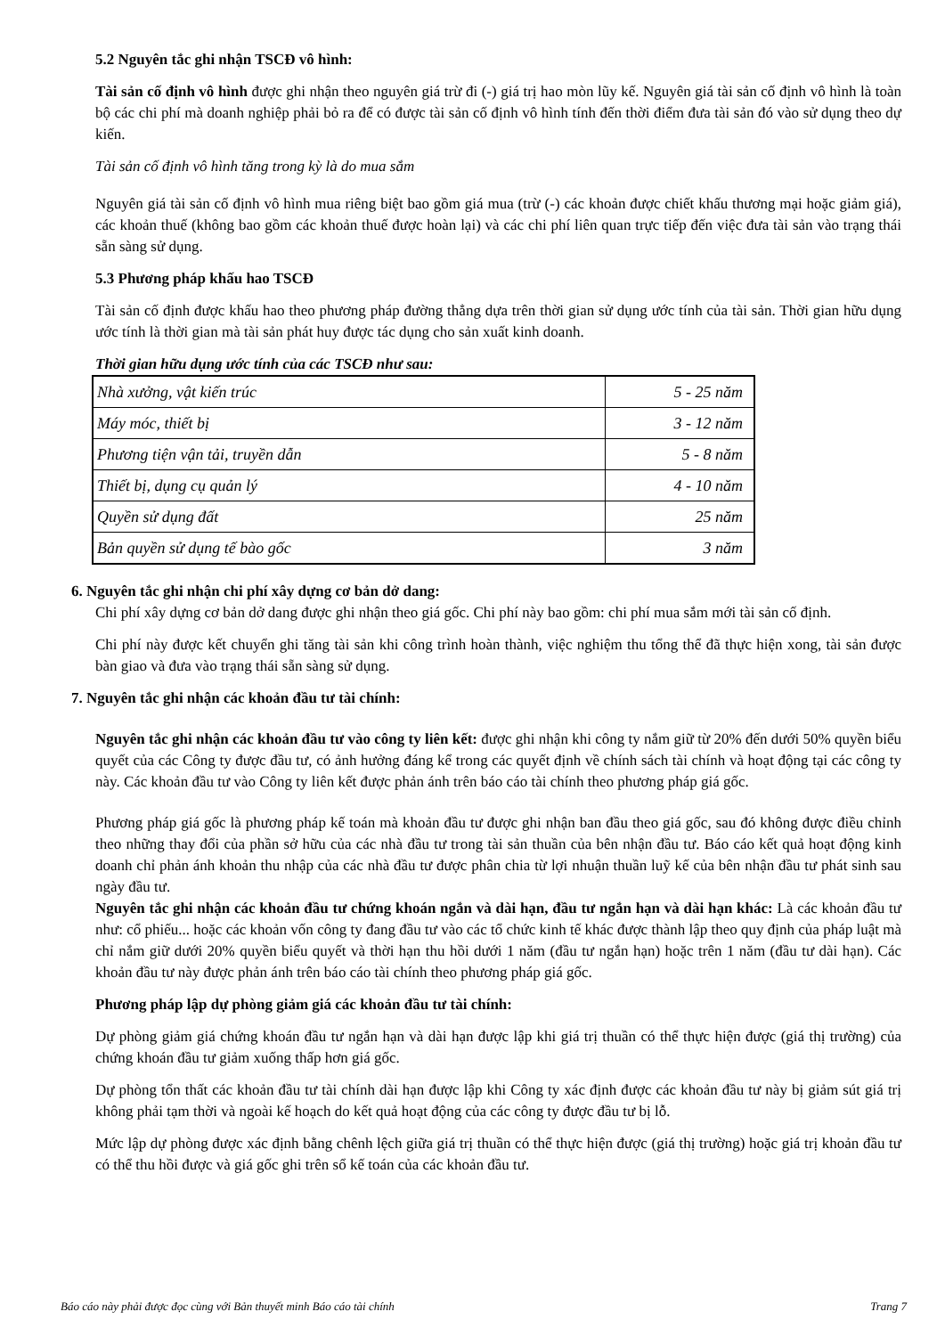5.2 Nguyên tắc ghi nhận TSCĐ vô hình:
Tài sản cố định vô hình được ghi nhận theo nguyên giá trừ đi (-) giá trị hao mòn lũy kế. Nguyên giá tài sản cố định vô hình là toàn bộ các chi phí mà doanh nghiệp phải bỏ ra để có được tài sản cố định vô hình tính đến thời điểm đưa tài sản đó vào sử dụng theo dự kiến.
Tài sản cố định vô hình tăng trong kỳ là do mua sắm
Nguyên giá tài sản cố định vô hình mua riêng biệt bao gồm giá mua (trừ (-) các khoản được chiết khấu thương mại hoặc giảm giá), các khoản thuế (không bao gồm các khoản thuế được hoàn lại) và các chi phí liên quan trực tiếp đến việc đưa tài sản vào trạng thái sẵn sàng sử dụng.
5.3 Phương pháp khấu hao TSCĐ
Tài sản cố định được khấu hao theo phương pháp đường thẳng dựa trên thời gian sử dụng ước tính của tài sản. Thời gian hữu dụng ước tính là thời gian mà tài sản phát huy được tác dụng cho sản xuất kinh doanh.
Thời gian hữu dụng ước tính của các TSCĐ như sau:
| Nhà xưởng, vật kiến trúc | 5 - 25 năm |
| Máy móc, thiết bị | 3 - 12 năm |
| Phương tiện vận tải, truyền dẫn | 5 - 8 năm |
| Thiết bị, dụng cụ quản lý | 4 - 10 năm |
| Quyền sử dụng đất | 25 năm |
| Bản quyền sử dụng tế bào gốc | 3 năm |
6. Nguyên tắc ghi nhận chi phí xây dựng cơ bản dở dang:
Chi phí xây dựng cơ bản dở dang được ghi nhận theo giá gốc. Chi phí này bao gồm: chi phí mua sắm mới tài sản cố định.
Chi phí này được kết chuyển ghi tăng tài sản khi công trình hoàn thành, việc nghiệm thu tổng thể đã thực hiện xong, tài sản được bàn giao và đưa vào trạng thái sẵn sàng sử dụng.
7. Nguyên tắc ghi nhận các khoản đầu tư tài chính:
Nguyên tắc ghi nhận các khoản đầu tư vào công ty liên kết: được ghi nhận khi công ty nắm giữ từ 20% đến dưới 50% quyền biểu quyết của các Công ty được đầu tư, có ảnh hưởng đáng kể trong các quyết định về chính sách tài chính và hoạt động tại các công ty này. Các khoản đầu tư vào Công ty liên kết được phản ánh trên báo cáo tài chính theo phương pháp giá gốc.
Phương pháp giá gốc là phương pháp kế toán mà khoản đầu tư được ghi nhận ban đầu theo giá gốc, sau đó không được điều chỉnh theo những thay đổi của phần sở hữu của các nhà đầu tư trong tài sản thuần của bên nhận đầu tư. Báo cáo kết quả hoạt động kinh doanh chỉ phản ánh khoản thu nhập của các nhà đầu tư được phân chia từ lợi nhuận thuần luỹ kế của bên nhận đầu tư phát sinh sau ngày đầu tư.
Nguyên tắc ghi nhận các khoản đầu tư chứng khoán ngắn và dài hạn, đầu tư ngắn hạn và dài hạn khác: Là các khoản đầu tư như: cổ phiếu... hoặc các khoản vốn công ty đang đầu tư vào các tổ chức kinh tế khác được thành lập theo quy định của pháp luật mà chỉ nắm giữ dưới 20% quyền biểu quyết và thời hạn thu hồi dưới 1 năm (đầu tư ngắn hạn) hoặc trên 1 năm (đầu tư dài hạn). Các khoản đầu tư này được phản ánh trên báo cáo tài chính theo phương pháp giá gốc.
Phương pháp lập dự phòng giảm giá các khoản đầu tư tài chính:
Dự phòng giảm giá chứng khoán đầu tư ngắn hạn và dài hạn được lập khi giá trị thuần có thể thực hiện được (giá thị trường) của chứng khoán đầu tư giảm xuống thấp hơn giá gốc.
Dự phòng tổn thất các khoản đầu tư tài chính dài hạn được lập khi Công ty xác định được các khoản đầu tư này bị giảm sút giá trị không phải tạm thời và ngoài kế hoạch do kết quả hoạt động của các công ty được đầu tư bị lỗ.
Mức lập dự phòng được xác định bằng chênh lệch giữa giá trị thuần có thể thực hiện được (giá thị trường) hoặc giá trị khoản đầu tư có thể thu hồi được và giá gốc ghi trên sổ kế toán của các khoản đầu tư.
Báo cáo này phải được đọc cùng với Bản thuyết minh Báo cáo tài chính Trang 7